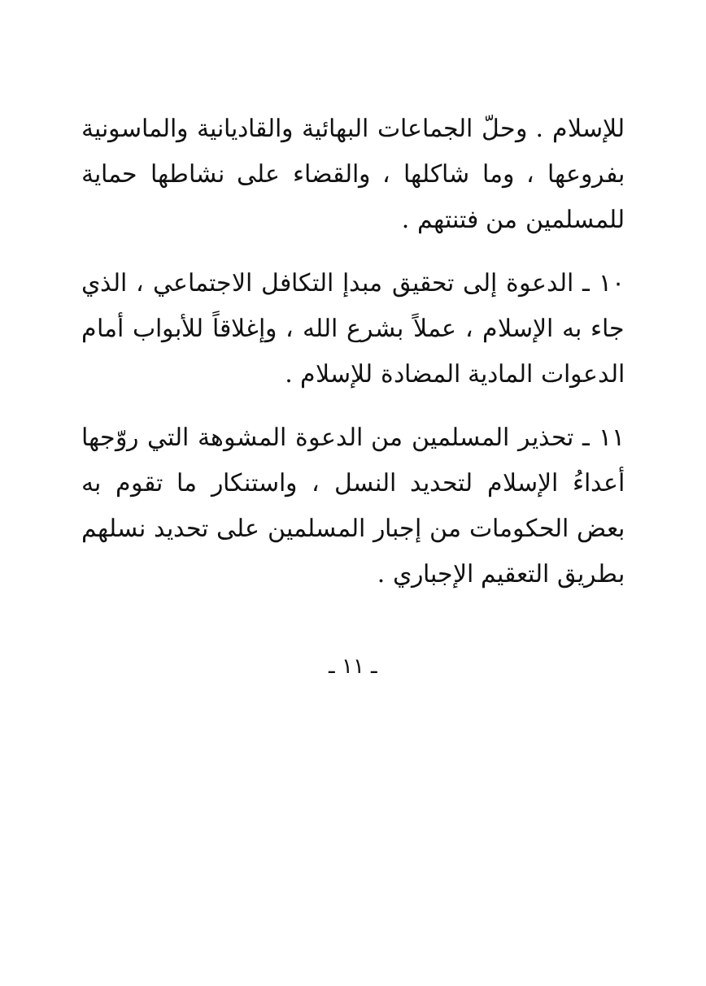للإسلام . وحلّ الجماعات البهائية والقاديانية والماسونية بفروعها ، وما شاكلها ، والقضاء على نشاطها حماية للمسلمين من فتنتهم .
١٠ ـ الدعوة إلى تحقيق مبدإ التكافل الاجتماعي ، الذي جاء به الإسلام ، عملاً بشرع الله ، وإغلاقاً للأبواب أمام الدعوات المادية المضادة للإسلام .
١١ ـ تحذير المسلمين من الدعوة المشوهة التي روّجها أعداءُ الإسلام لتحديد النسل ، واستنكار ما تقوم به بعض الحكومات من إجبار المسلمين على تحديد نسلهم بطريق التعقيم الإجباري .
ـ ١١ ـ